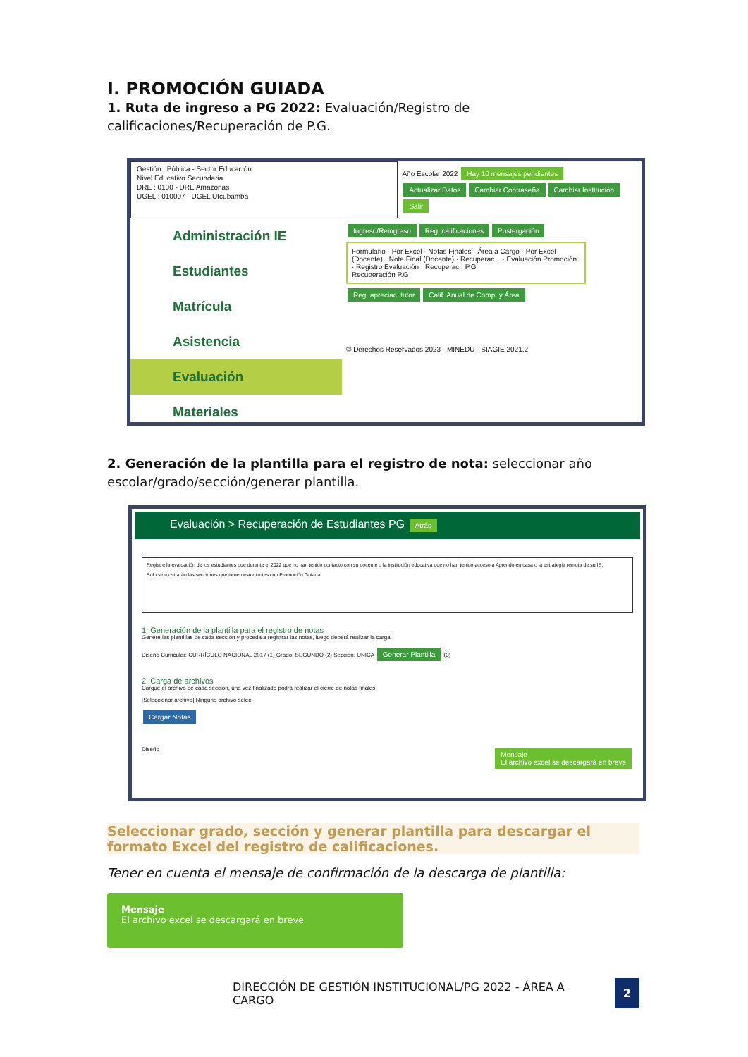I. PROMOCIÓN GUIADA
1. Ruta de ingreso a PG 2022: Evaluación/Registro de calificaciones/Recuperación de P.G.
Gestión : Pública - Sector Educación
Nivel Educativo Secundaria
DRE : 0100 - DRE Amazonas
UGEL : 010007 - UGEL Utcubamba
Año Escolar 2022 Hay 10 mensajes pendientes
Actualizar Datos Cambiar Contraseña Cambiar Institución Salir
Administración IE
Estudiantes
Matrícula
Asistencia
Evaluación
Materiales
Ingreso/Reingreso Reg. calificaciones Postergación
Formulario · Por Excel · Notas Finales · Área a Cargo · Por Excel (Docente) · Nota Final (Docente) · Recuperac... · Evaluación Promoción · Registro Evaluación · Recuperac.. P.G
Recuperación P.G
Reg. apreciac. tutor Calif. Anual de Comp. y Área
© Derechos Reservados 2023 - MINEDU - SIAGIE 2021.2
2. Generación de la plantilla para el registro de nota: seleccionar año escolar/grado/sección/generar plantilla.
Evaluación > Recuperación de Estudiantes PG Atrás
Registre la evaluación de los estudiantes que durante el 2022 que no han tenido contacto con su docente o la institución educativa que no han tenido acceso a Aprendo en casa o la estrategia remota de su IE.
Solo se mostrarán las secciones que tienen estudiantes con Promoción Guiada.
1. Generación de la plantilla para el registro de notas
Genere las plantillas de cada sección y proceda a registrar las notas, luego deberá realizar la carga.
Diseño Curricular: CURRÍCULO NACIONAL 2017 (1) Grado: SEGUNDO (2) Sección: UNICA Generar Plantilla (3)
2. Carga de archivos
Cargue el archivo de cada sección, una vez finalizado podrá realizar el cierre de notas finales
[Seleccionar archivo] Ninguno archivo selec.
Cargar Notas
Diseño Mensaje
El archivo excel se descargará en breve
Seleccionar grado, sección y generar plantilla para descargar el formato Excel del registro de calificaciones.
Tener en cuenta el mensaje de confirmación de la descarga de plantilla:
Mensaje
El archivo excel se descargará en breve
DIRECCIÓN DE GESTIÓN INSTITUCIONAL/PG 2022 - ÁREA A CARGO 2